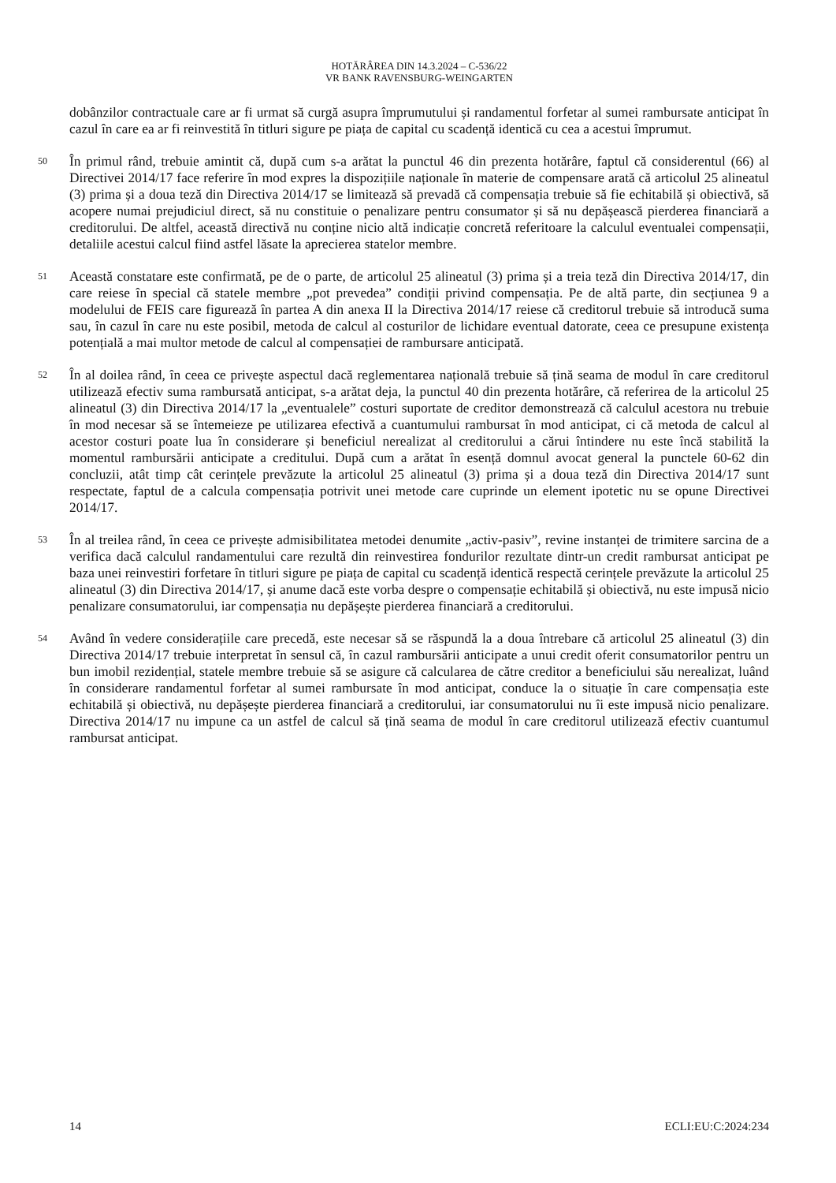HOTĂRÂREA DIN 14.3.2024 – C-536/22
VR BANK RAVENSBURG-WEINGARTEN
dobânzilor contractuale care ar fi urmat să curgă asupra împrumutului și randamentul forfetar al sumei rambursate anticipat în cazul în care ea ar fi reinvestită în titluri sigure pe piața de capital cu scadență identică cu cea a acestui împrumut.
50
În primul rând, trebuie amintit că, după cum s-a arătat la punctul 46 din prezenta hotărâre, faptul că considerentul (66) al Directivei 2014/17 face referire în mod expres la dispozițiile naționale în materie de compensare arată că articolul 25 alineatul (3) prima și a doua teză din Directiva 2014/17 se limitează să prevadă că compensația trebuie să fie echitabilă și obiectivă, să acopere numai prejudiciul direct, să nu constituie o penalizare pentru consumator și să nu depășească pierderea financiară a creditorului. De altfel, această directivă nu conține nicio altă indicație concretă referitoare la calculul eventualei compensații, detaliile acestui calcul fiind astfel lăsate la aprecierea statelor membre.
51
Această constatare este confirmată, pe de o parte, de articolul 25 alineatul (3) prima și a treia teză din Directiva 2014/17, din care reiese în special că statele membre „pot prevedea” condiții privind compensația. Pe de altă parte, din secțiunea 9 a modelului de FEIS care figurează în partea A din anexa II la Directiva 2014/17 reiese că creditorul trebuie să introducă suma sau, în cazul în care nu este posibil, metoda de calcul al costurilor de lichidare eventual datorate, ceea ce presupune existența potențială a mai multor metode de calcul al compensației de rambursare anticipată.
52
În al doilea rând, în ceea ce privește aspectul dacă reglementarea națională trebuie să țină seama de modul în care creditorul utilizează efectiv suma rambursată anticipat, s-a arătat deja, la punctul 40 din prezenta hotărâre, că referirea de la articolul 25 alineatul (3) din Directiva 2014/17 la „eventualele” costuri suportate de creditor demonstrează că calculul acestora nu trebuie în mod necesar să se întemeieze pe utilizarea efectivă a cuantumului rambursat în mod anticipat, ci că metoda de calcul al acestor costuri poate lua în considerare și beneficiul nerealizat al creditorului a cărui întindere nu este încă stabilită la momentul rambursării anticipate a creditului. După cum a arătat în esență domnul avocat general la punctele 60-62 din concluzii, atât timp cât cerințele prevăzute la articolul 25 alineatul (3) prima și a doua teză din Directiva 2014/17 sunt respectate, faptul de a calcula compensația potrivit unei metode care cuprinde un element ipotetic nu se opune Directivei 2014/17.
53
În al treilea rând, în ceea ce privește admisibilitatea metodei denumite „activ-pasiv”, revine instanței de trimitere sarcina de a verifica dacă calculul randamentului care rezultă din reinvestirea fondurilor rezultate dintr-un credit rambursat anticipat pe baza unei reinvestiri forfetare în titluri sigure pe piața de capital cu scadență identică respectă cerințele prevăzute la articolul 25 alineatul (3) din Directiva 2014/17, și anume dacă este vorba despre o compensație echitabilă și obiectivă, nu este impusă nicio penalizare consumatorului, iar compensația nu depășește pierderea financiară a creditorului.
54
Având în vedere considerațiile care precedă, este necesar să se răspundă la a doua întrebare că articolul 25 alineatul (3) din Directiva 2014/17 trebuie interpretat în sensul că, în cazul rambursării anticipate a unui credit oferit consumatorilor pentru un bun imobil rezidențial, statele membre trebuie să se asigure că calcularea de către creditor a beneficiului său nerealizat, luând în considerare randamentul forfetar al sumei rambursate în mod anticipat, conduce la o situație în care compensația este echitabilă și obiectivă, nu depășește pierderea financiară a creditorului, iar consumatorului nu îi este impusă nicio penalizare. Directiva 2014/17 nu impune ca un astfel de calcul să țină seama de modul în care creditorul utilizează efectiv cuantumul rambursat anticipat.
14 ECLI:EU:C:2024:234